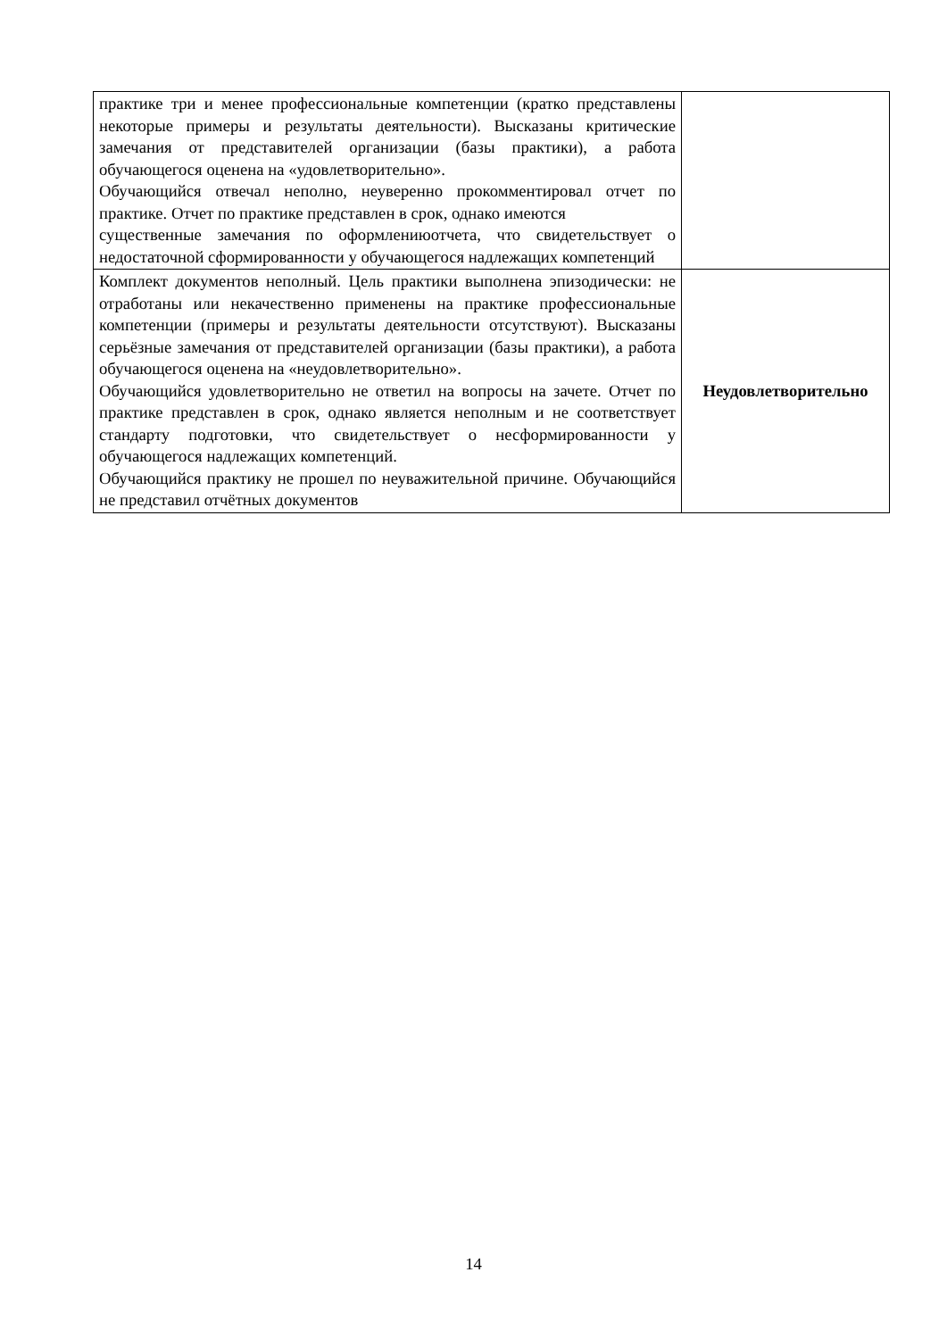| практике три и менее профессиональные компетенции (кратко представлены некоторые примеры и результаты деятельности). Высказаны критические замечания от представителей организации (базы практики), а работа обучающегося оценена на «удовлетворительно». Обучающийся отвечал неполно, неуверенно прокомментировал отчет по практике. Отчет по практике представлен в срок, однако имеются существенные замечания по оформлениюотчета, что свидетельствует о недостаточной сформированности у обучающегося надлежащих компетенций | |
| Комплект документов неполный. Цель практики выполнена эпизодически: не отработаны или некачественно применены на практике профессиональные компетенции (примеры и результаты деятельности отсутствуют). Высказаны серьёзные замечания от представителей организации (базы практики), а работа обучающегося оценена на «неудовлетворительно». Обучающийся удовлетворительно не ответил на вопросы на зачете. Отчет по практике представлен в срок, однако является неполным и не соответствует стандарту подготовки, что свидетельствует о несформированности у обучающегося надлежащих компетенций. Обучающийся практику не прошел по неуважительной причине. Обучающийся не представил отчётных документов | Неудовлетворительно |
14